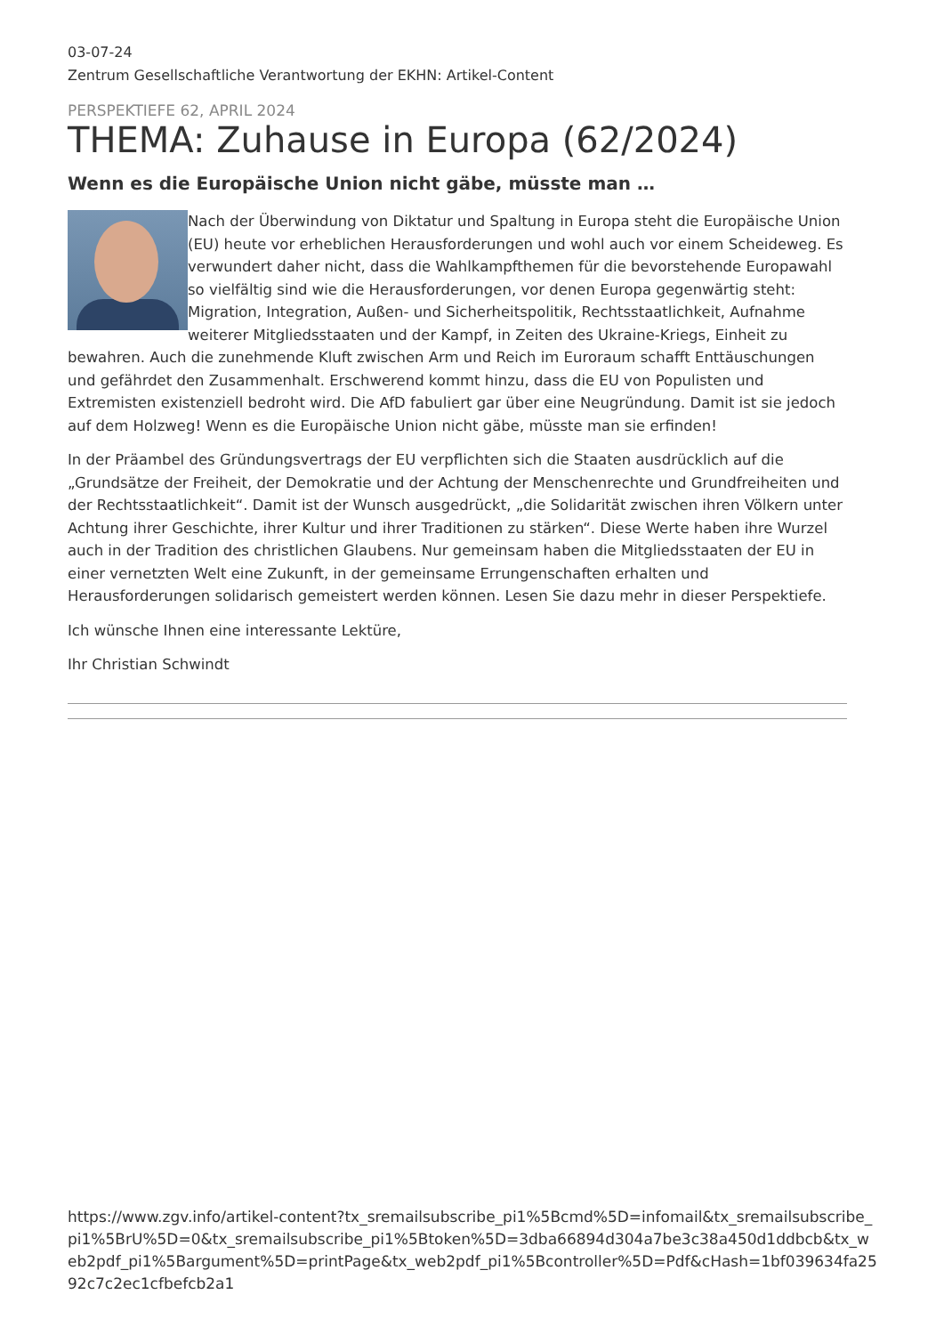03-07-24
Zentrum Gesellschaftliche Verantwortung der EKHN: Artikel-Content
PERSPEKTIEFE 62, APRIL 2024
THEMA: Zuhause in Europa (62/2024)
Wenn es die Europäische Union nicht gäbe, müsste man …
Nach der Überwindung von Diktatur und Spaltung in Europa steht die Europäische Union (EU) heute vor erheblichen Herausforderungen und wohl auch vor einem Scheideweg. Es verwundert daher nicht, dass die Wahlkampfthemen für die bevorstehende Europawahl so vielfältig sind wie die Herausforderungen, vor denen Europa gegenwärtig steht: Migration, Integration, Außen- und Sicherheitspolitik, Rechtsstaatlichkeit, Aufnahme weiterer Mitgliedsstaaten und der Kampf, in Zeiten des Ukraine-Kriegs, Einheit zu bewahren. Auch die zunehmende Kluft zwischen Arm und Reich im Euro­raum schafft Enttäuschungen und gefährdet den Zusammenhalt. Erschwerend kommt hinzu, dass die EU von Populisten und Extremisten existenziell bedroht wird. Die AfD fabuliert gar über eine Neugründung. Damit ist sie jedoch auf dem Holzweg! Wenn es die Europäische Union nicht gäbe, müsste man sie erfinden!
In der Präambel des Gründungsvertrags der EU verpflichten sich die Staaten ausdrücklich auf die „Grundsätze der Freiheit, der Demokratie und der Achtung der Menschenrechte und Grundfreiheiten und der Rechtsstaatlichkeit“. Damit ist der Wunsch ausgedrückt, „die Solidarität zwischen ihren Völkern unter Achtung ihrer Geschichte, ihrer Kultur und ihrer Traditionen zu stärken“. Diese Werte haben ihre Wurzel auch in der Tradition des christlichen Glaubens. Nur gemeinsam haben die Mitgliedsstaaten der EU in einer vernetzten Welt eine Zukunft, in der gemeinsame Errungenschaften erhalten und Herausforderungen solidarisch gemeistert werden können. Lesen Sie dazu mehr in dieser Perspektiefe.
Ich wünsche Ihnen eine interessante Lektüre,
Ihr Christian Schwindt
https://www.zgv.info/artikel-content?tx_sremailsubscribe_pi1%5Bcmd%5D=infomail&tx_sremailsubscribe_pi1%5BrU%5D=0&tx_sremailsubscribe_pi1%5Btoken%5D=3dba66894d304a7be3c38a450d1ddbcb&tx_web2pdf_pi1%5Bargument%5D=printPage&tx_web2pdf_pi1%5Bcontroller%5D=Pdf&cHash=1bf039634fa2592c7c2ec1cfbefcb2a1